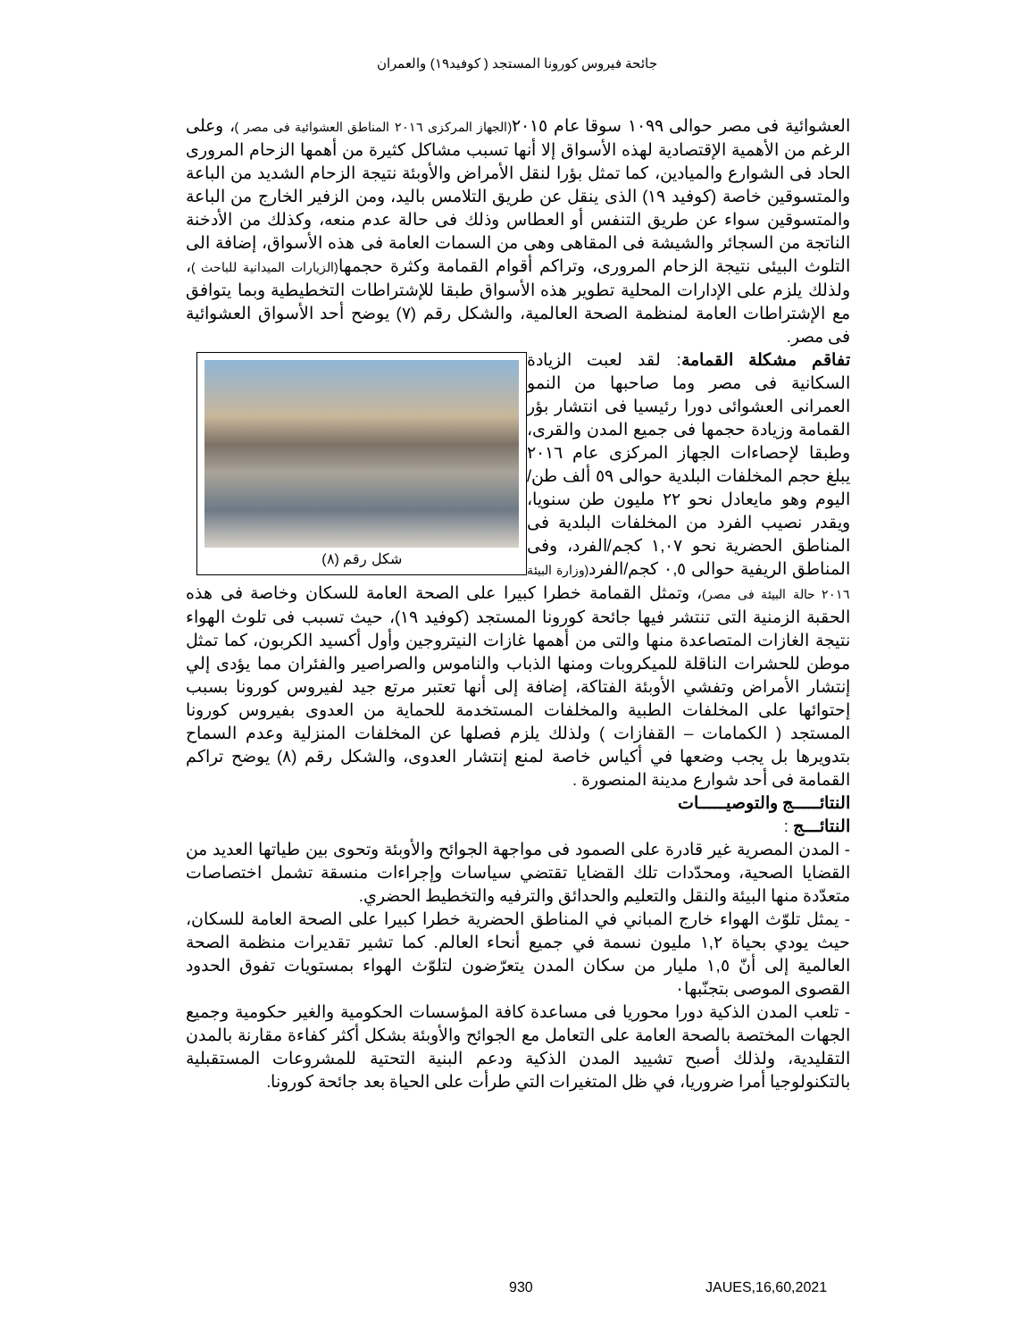جائحة فيروس كورونا المستجد ( كوفيد١٩) والعمران
العشوائية فى مصر حوالى ١٠٩٩ سوقا عام ٢٠١٥(الجهاز المركزى ٢٠١٦ المناطق العشوائية فى مصر )، وعلى الرغم من الأهمية الإقتصادية لهذه الأسواق إلا أنها تسبب مشاكل كثيرة من أهمها الزحام المرورى الحاد فى الشوارع والميادين، كما تمثل بؤرا لنقل الأمراض والأوبئة نتيجة الزحام الشديد من الباعة والمتسوقين خاصة (كوفيد ١٩) الذى ينقل عن طريق التلامس باليد، ومن الزفير الخارج من الباعة والمتسوقين سواء عن طريق التنفس أو العطاس وذلك فى حالة عدم منعه، وكذلك من الأدخنة الناتجة من السجائر والشيشة فى المقاهى وهى من السمات العامة فى هذه الأسواق، إضافة الى التلوث البيئى نتيجة الزحام المرورى، وتراكم أقوام القمامة وكثرة حجمها(الزيارات الميدانية للباحث )، ولذلك يلزم على الإدارات المحلية تطوير هذه الأسواق طبقا للإشتراطات التخطيطية وبما يتوافق مع الإشتراطات العامة لمنظمة الصحة العالمية، والشكل رقم (٧) يوضح أحد الأسواق العشوائية فى مصر.
شكل رقم (٨)
تفاقم مشكلة القمامة: لقد لعبت الزيادة السكانية فى مصر وما صاحبها من النمو العمرانى العشوائى دورا رئيسيا فى انتشار بؤر القمامة وزيادة حجمها فى جميع المدن والقرى، وطبقا لإحصاءات الجهاز المركزى عام ٢٠١٦ يبلغ حجم المخلفات البلدية حوالى ٥٩ ألف طن/اليوم وهو مايعادل نحو ٢٢ مليون طن سنويا، ويقدر نصيب الفرد من المخلفات البلدية فى المناطق الحضرية نحو ١,٠٧ كجم/الفرد، وفى المناطق الريفية حوالى ٠,٥ كجم/الفرد(وزارة البيئة ٢٠١٦ حالة البيئة فى مصر)، وتمثل القمامة خطرا كبيرا على الصحة العامة للسكان وخاصة فى هذه الحقبة الزمنية التى تنتشر فيها جائحة كورونا المستجد (كوفيد ١٩)، حيث تسبب فى تلوث الهواء نتيجة الغازات المتصاعدة منها والتى من أهمها غازات النيتروجين وأول أكسيد الكربون، كما تمثل موطن للحشرات الناقلة للميكروبات ومنها الذباب والناموس والصراصير والفئران مما يؤدى إلي إنتشار الأمراض وتفشي الأوبئة الفتاكة، إضافة إلى أنها تعتبر مرتع جيد لفيروس كورونا بسبب إحتوائها على المخلفات الطبية والمخلفات المستخدمة للحماية من العدوى بفيروس كورونا المستجد ( الكمامات – القفازات ) ولذلك يلزم فصلها عن المخلفات المنزلية وعدم السماح بتدويرها بل يجب وضعها في أكياس خاصة لمنع إنتشار العدوى، والشكل رقم (٨) يوضح تراكم القمامة فى أحد شوارع مدينة المنصورة .
النتائـــــج والتوصيـــــات
النتائـــج :
- المدن المصرية غير قادرة على الصمود فى مواجهة الجوائح والأوبئة وتحوى بين طياتها العديد من القضايا الصحية، ومحدّدات تلك القضايا تقتضي سياسات وإجراءات منسقة تشمل اختصاصات متعدّدة منها البيئة والنقل والتعليم والحدائق والترفيه والتخطيط الحضري.
- يمثل تلوّث الهواء خارج المباني في المناطق الحضرية خطرا كبيرا على الصحة العامة للسكان، حيث يودي بحياة ١,٢ مليون نسمة في جميع أنحاء العالم. كما تشير تقديرات منظمة الصحة العالمية إلى أنّ ١,٥ مليار من سكان المدن يتعرّضون لتلوّث الهواء بمستويات تفوق الحدود القصوى الموصى بتجنّبها٠
- تلعب المدن الذكية دورا محوريا فى مساعدة كافة المؤسسات الحكومية والغير حكومية وجميع الجهات المختصة بالصحة العامة على التعامل مع الجوائح والأوبئة بشكل أكثر كفاءة مقارنة بالمدن التقليدية، ولذلك أصبح تشييد المدن الذكية ودعم البنية التحتية للمشروعات المستقبلية بالتكنولوجيا أمرا ضروريا، في ظل المتغيرات التي طرأت على الحياة بعد جائحة كورونا.
930 JAUES,16,60,2021